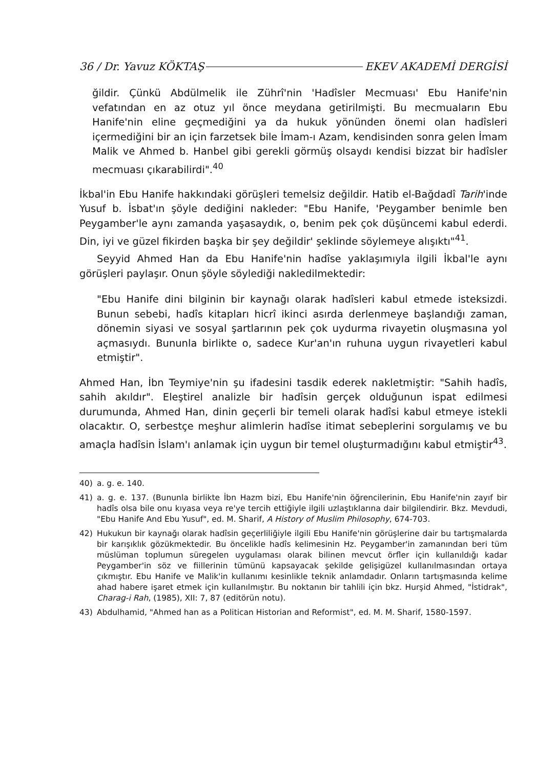36 / Dr. Yavuz KÖKTAŞ EKEV AKADEMİ DERGİSİ
ğildir. Çünkü Abdülmelik ile Zührî'nin 'Hadîsler Mecmuası' Ebu Hanife'nin vefatından en az otuz yıl önce meydana getirilmişti. Bu mecmuaların Ebu Hanife'nin eline geçmediğini ya da hukuk yönünden önemi olan hadîsleri içermediğini bir an için farzetsek bile İmam-ı Azam, kendisinden sonra gelen İmam Malik ve Ahmed b. Hanbel gibi gerekli görmüş olsaydı kendisi bizzat bir hadîsler mecmuası çıkarabilirdi".<sup>40</sup>
İkbal'in Ebu Hanife hakkındaki görüşleri temelsiz değildir. Hatib el-Bağdadî Tarih'inde Yusuf b. İsbat'ın şöyle dediğini nakleder: "Ebu Hanife, 'Peygamber benimle ben Peygamber'le aynı zamanda yaşasaydık, o, benim pek çok düşüncemi kabul ederdi. Din, iyi ve güzel fikirden başka bir şey değildir' şeklinde söylemeye alışıktı"<sup>41</sup>.
Seyyid Ahmed Han da Ebu Hanife'nin hadîse yaklaşımıyla ilgili İkbal'le aynı görüşleri paylaşır. Onun şöyle söylediği nakledilmektedir:
"Ebu Hanife dini bilginin bir kaynağı olarak hadîsleri kabul etmede isteksizdi. Bunun sebebi, hadîs kitapları hicrî ikinci asırda derlenmeye başlandığı zaman, dönemin siyasi ve sosyal şartlarının pek çok uydurma rivayetin oluşmasına yol açmasıydı. Bununla birlikte o, sadece Kur'an'ın ruhuna uygun rivayetleri kabul etmiştir".
Ahmed Han, İbn Teymiye'nin şu ifadesini tasdik ederek nakletmiştir: "Sahih hadîs, sahih akıldır". Eleştirel analizle bir hadîsin gerçek olduğunun ispat edilmesi durumunda, Ahmed Han, dinin geçerli bir temeli olarak hadîsi kabul etmeye istekli olacaktır. O, serbestçe meşhur alimlerin hadîse itimat sebeplerini sorgulamış ve bu amaçla hadîsin İslam'ı anlamak için uygun bir temel oluşturmadığını kabul etmiştir<sup>43</sup>.
40) a. g. e. 140.
41) a. g. e. 137. (Bununla birlikte İbn Hazm bizi, Ebu Hanife'nin öğrencilerinin, Ebu Hanife'nin zayıf bir hadîs olsa bile onu kıyasa veya re'ye tercih ettiğiyle ilgili uzlaştıklarına dair bilgilendirir. Bkz. Mevdudi, "Ebu Hanife And Ebu Yusuf", ed. M. Sharif, A History of Muslim Philosophy, 674-703.
42) Hukukun bir kaynağı olarak hadîsin geçerliliğiyle ilgili Ebu Hanife'nin görüşlerine dair bu tartışmalarda bir karışıklık gözükmektedir. Bu öncelikle hadîs kelimesinin Hz. Peygamber'in zamanından beri tüm müslüman toplumun süregelen uygulaması olarak bilinen mevcut örfler için kullanıldığı kadar Peygamber'in söz ve fiillerinin tümünü kapsayacak şekilde gelişigüzel kullanılmasından ortaya çıkmıştır. Ebu Hanife ve Malik'in kullanımı kesinlikle teknik anlamdadır. Onların tartışmasında kelime ahad habere işaret etmek için kullanılmıştır. Bu noktanın bir tahlili için bkz. Hurşid Ahmed, "İstidrak", Charag-i Rah, (1985), XII: 7, 87 (editörün notu).
43) Abdulhamid, "Ahmed han as a Politican Historian and Reformist", ed. M. M. Sharif, 1580-1597.